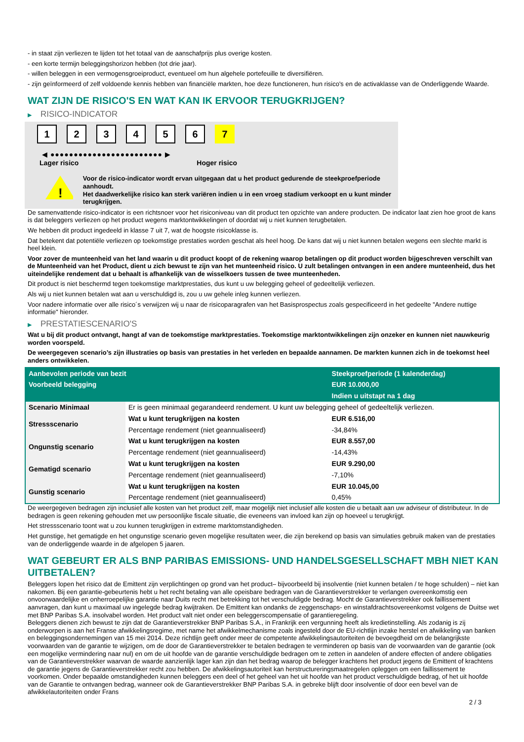- in staat zijn verliezen te lijden tot het totaal van de aanschafprijs plus overige kosten.
- een korte termijn beleggingshorizon hebben (tot drie jaar).
- willen beleggen in een vermogensgroeiproduct, eventueel om hun algehele portefeuille te diversifiëren.
- zijn geïnformeerd of zelf voldoende kennis hebben van financiële markten, hoe deze functioneren, hun risico's en de activaklasse van de Onderliggende Waarde.
WAT ZIJN DE RISICO'S EN WAT KAN IK ERVOOR TERUGKRIJGEN?
▶ RISICO-INDICATOR
1 2 3 4 5 6 7
◀ ●●●●●●●●●●●●●●●●●●●●●●●● ▶
Lager risico Hoger risico
!
Voor de risico-indicator wordt ervan uitgegaan dat u het product gedurende de steekproefperiode aanhoudt.
Het daadwerkelijke risico kan sterk variëren indien u in een vroeg stadium verkoopt en u kunt minder terugkrijgen.
De samenvattende risico-indicator is een richtsnoer voor het risiconiveau van dit product ten opzichte van andere producten. De indicator laat zien hoe groot de kans is dat beleggers verliezen op het product wegens marktontwikkelingen of doordat wij u niet kunnen terugbetalen.
We hebben dit product ingedeeld in klasse 7 uit 7, wat de hoogste risicoklasse is.
Dat betekent dat potentiële verliezen op toekomstige prestaties worden geschat als heel hoog. De kans dat wij u niet kunnen betalen wegens een slechte markt is heel klein.
Voor zover de munteenheid van het land waarin u dit product koopt of de rekening waarop betalingen op dit product worden bijgeschreven verschilt van de Munteenheid van het Product, dient u zich bewust te zijn van het munteenheid risico. U zult betalingen ontvangen in een andere munteenheid, dus het uiteindelijke rendement dat u behaalt is afhankelijk van de wisselkoers tussen de twee munteenheden.
Dit product is niet beschermd tegen toekomstige marktprestaties, dus kunt u uw belegging geheel of gedeeltelijk verliezen.
Als wij u niet kunnen betalen wat aan u verschuldigd is, zou u uw gehele inleg kunnen verliezen.
Voor nadere informatie over alle risico´s verwijzen wij u naar de risicoparagrafen van het Basisprospectus zoals gespecificeerd in het gedeelte "Andere nuttige informatie" hieronder.
▶ PRESTATIESCENARIO'S
Wat u bij dit product ontvangt, hangt af van de toekomstige marktprestaties. Toekomstige marktontwikkelingen zijn onzeker en kunnen niet nauwkeurig worden voorspeld.
De weergegeven scenario’s zijn illustraties op basis van prestaties in het verleden en bepaalde aannamen. De markten kunnen zich in de toekomst heel anders ontwikkelen.
| Aanbevolen periode van bezit | | Steekproefperiode (1 kalenderdag) |
| --- | --- | --- |
| Voorbeeld belegging | | EUR 10.000,00 |
| | | Indien u uitstapt na 1 dag |
| Scenario Minimaal | Er is geen minimaal gegarandeerd rendement. U kunt uw belegging geheel of gedeeltelijk verliezen. | |
| Stressscenario | Wat u kunt terugkrijgen na kosten | EUR 6.516,00 |
| | Percentage rendement (niet geannualiseerd) | -34,84% |
| Ongunstig scenario | Wat u kunt terugkrijgen na kosten | EUR 8.557,00 |
| | Percentage rendement (niet geannualiseerd) | -14,43% |
| Gematigd scenario | Wat u kunt terugkrijgen na kosten | EUR 9.290,00 |
| | Percentage rendement (niet geannualiseerd) | -7,10% |
| Gunstig scenario | Wat u kunt terugkrijgen na kosten | EUR 10.045,00 |
| | Percentage rendement (niet geannualiseerd) | 0,45% |
De weergegeven bedragen zijn inclusief alle kosten van het product zelf, maar mogelijk niet inclusief alle kosten die u betaalt aan uw adviseur of distributeur. In de bedragen is geen rekening gehouden met uw persoonlijke fiscale situatie, die eveneens van invloed kan zijn op hoeveel u terugkrijgt.
Het stressscenario toont wat u zou kunnen terugkrijgen in extreme marktomstandigheden.
Het gunstige, het gematigde en het ongunstige scenario geven mogelijke resultaten weer, die zijn berekend op basis van simulaties gebruik maken van de prestaties van de onderliggende waarde in de afgelopen 5 jaaren.
WAT GEBEURT ER ALS BNP PARIBAS EMISSIONS- UND HANDELSGESELLSCHAFT MBH NIET KAN UITBETALEN?
Beleggers lopen het risico dat de Emittent zijn verplichtingen op grond van het product– bijvoorbeeld bij insolventie (niet kunnen betalen / te hoge schulden) – niet kan nakomen. Bij een garantie-gebeurtenis hebt u het recht betaling van alle opeisbare bedragen van de Garantieverstrekker te verlangen overeenkomstig een onvoorwaardelijke en onherroepelijke garantie naar Duits recht met betrekking tot het verschuldigde bedrag. Mocht de Garantieverstrekker ook faillissement aanvragen, dan kunt u maximaal uw ingelegde bedrag kwijtraken. De Emittent kan ondanks de zeggenschaps- en winstafdrachtsovereenkomst volgens de Duitse wet met BNP Paribas S.A. insolvabel worden. Het product valt niet onder een beleggerscompensatie of garantieregeling.
Beleggers dienen zich bewust te zijn dat de Garantieverstrekker BNP Paribas S.A., in Frankrijk een vergunning heeft als kredietinstelling. Als zodanig is zij onderworpen is aan het Franse afwikkelingsregime, met name het afwikkelmechanisme zoals ingesteld door de EU-richtlijn inzake herstel en afwikkeling van banken en beleggingsondernemingen van 15 mei 2014. Deze richtlijn geeft onder meer de competente afwikkelingsautoriteiten de bevoegdheid om de belangrijkste voorwaarden van de garantie te wijzigen, om de door de Garantieverstrekker te betalen bedragen te verminderen op basis van de voorwaarden van de garantie (ook een mogelijke vermindering naar nul) en om de uit hoofde van de garantie verschuldigde bedragen om te zetten in aandelen of andere effecten of andere obligaties van de Garantieverstrekker waarvan de waarde aanzienlijk lager kan zijn dan het bedrag waarop de belegger krachtens het product jegens de Emittent of krachtens de garantie jegens de Garantieverstrekker recht zou hebben. De afwikkelingsautoriteit kan herstructureringsmaatregelen opleggen om een faillissement te voorkomen. Onder bepaalde omstandigheden kunnen beleggers een deel of het geheel van het uit hoofde van het product verschuldigde bedrag, of het uit hoofde van de Garantie te ontvangen bedrag, wanneer ook de Garantieverstrekker BNP Paribas S.A. in gebreke blijft door insolventie of door een bevel van de afwikkelautoriteiten onder Frans
2 / 3